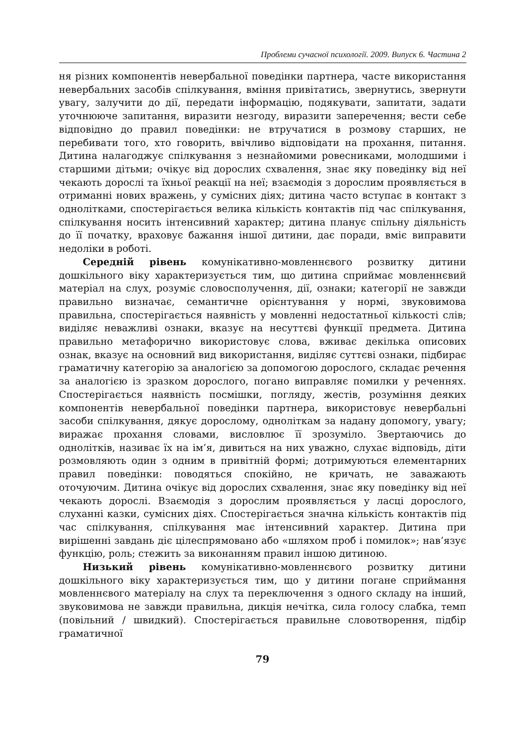Проблеми сучасної психології. 2009. Випуск 6. Частина 2
ня різних компонентів невербальної поведінки партнера, часте використання невербальних засобів спілкування, вміння привітатись, звернутись, звернути увагу, залучити до дії, передати інформацію, подякувати, запитати, задати уточнююче запитання, виразити незгоду, виразити заперечення; вести себе відповідно до правил поведінки: не втручатися в розмову старших, не перебивати того, хто говорить, ввічливо відповідати на прохання, питання. Дитина налагоджує спілкування з незнайомими ровесниками, молодшими і старшими дітьми; очікує від дорослих схвалення, знає яку поведінку від неї чекають дорослі та їхньої реакції на неї; взаємодія з дорослим проявляється в отриманні нових вражень, у сумісних діях; дитина часто вступає в контакт з однолітками, спостерігається велика кількість контактів під час спілкування, спілкування носить інтенсивний характер; дитина планує спільну діяльність до її початку, враховує бажання іншої дитини, дає поради, вміє виправити недоліки в роботі.
Середній рівень комунікативно-мовленнєвого розвитку дитини дошкільного віку характеризується тим, що дитина сприймає мовленнєвий матеріал на слух, розуміє словосполучення, дії, ознаки; категорії не завжди правильно визначає, семантичне орієнтування у нормі, звуковимова правильна, спостерігається наявність у мовленні недостатньої кількості слів; виділяє неважливі ознаки, вказує на несуттєві функції предмета. Дитина правильно метафорично використовує слова, вживає декілька описових ознак, вказує на основний вид використання, виділяє суттєві ознаки, підбирає граматичну категорію за аналогією за допомогою дорослого, складає речення за аналогією із зразком дорослого, погано виправляє помилки у реченнях. Спостерігається наявність посмішки, погляду, жестів, розуміння деяких компонентів невербальної поведінки партнера, використовує невербальні засоби спілкування, дякує дорослому, одноліткам за надану допомогу, увагу; виражає прохання словами, висловлює її зрозуміло. Звертаючись до однолітків, називає їх на ім’я, дивиться на них уважно, слухає відповідь, діти розмовляють один з одним в привітній формі; дотримуються елементарних правил поведінки: поводяться спокійно, не кричать, не заважають оточуючим. Дитина очікує від дорослих схвалення, знає яку поведінку від неї чекають дорослі. Взаємодія з дорослим проявляється у ласці дорослого, слуханні казки, сумісних діях. Спостерігається значна кількість контактів під час спілкування, спілкування має інтенсивний характер. Дитина при вирішенні завдань діє цілеспрямовано або «шляхом проб і помилок»; нав’язує функцію, роль; стежить за виконанням правил іншою дитиною.
Низький рівень комунікативно-мовленнєвого розвитку дитини дошкільного віку характеризується тим, що у дитини погане сприймання мовленнєвого матеріалу на слух та переключення з одного складу на інший, звуковимова не завжди правильна, дикція нечітка, сила голосу слабка, темп (повільний / швидкий). Спостерігається правильне словотворення, підбір граматичної
79